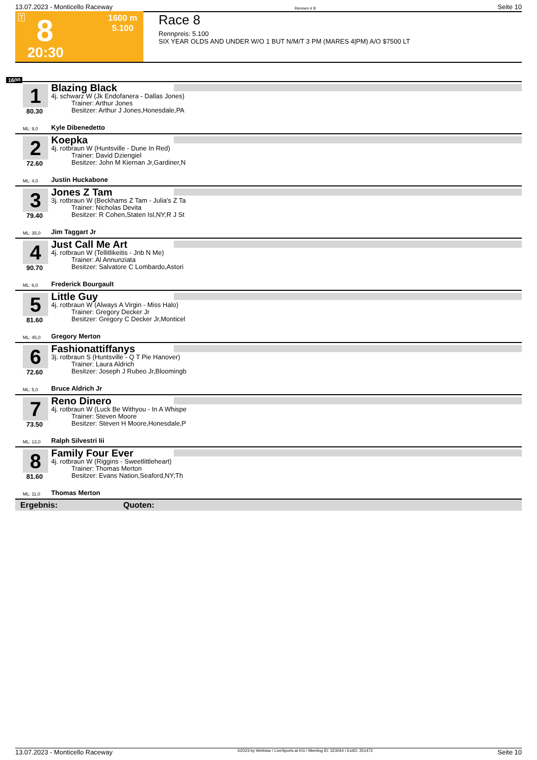13.07.2023 - Monticello Raceway Rennen # 8 Seite 10
T 8 1600 m
5.100
20:30
Race 8
Rennpreis: 5.100
SIX YEAR OLDS AND UNDER W/O 1 BUT N/M/T 3 PM (MARES 4|PM) A/O $7500 LT
1600
1
80.30
ML: 9,0
Blazing Black
4j. schwarz W (Jk Endofanera - Dallas Jones)
Trainer: Arthur Jones
Besitzer: Arthur J Jones,Honesdale,PA
Kyle Dibenedetto
2
72.60
ML: 4,0
Koepka
4j. rotbraun W (Huntsville - Dune In Red)
Trainer: David Dziengiel
Besitzer: John M Kiernan Jr,Gardiner,N
Justin Huckabone
3
79.40
ML: 35,0
Jones Z Tam
3j. rotbraun W (Beckhams Z Tam - Julia's Z Ta
Trainer: Nicholas Devita
Besitzer: R Cohen,Staten Isl,NY;R J St
Jim Taggart Jr
4
90.70
ML: 6,0
Just Call Me Art
4j. rotbraun W (Tellitlikeitis - Jnb N Me)
Trainer: Al Annunziata
Besitzer: Salvatore C Lombardo,Astori
Frederick Bourgault
5
81.60
ML: 45,0
Little Guy
4j. rotbraun W (Always A Virgin - Miss Halo)
Trainer: Gregory Decker Jr
Besitzer: Gregory C Decker Jr,Monticel
Gregory Merton
6
72.60
ML: 5,0
Fashionattiffanys
3j. rotbraun S (Huntsville - Q T Pie Hanover)
Trainer: Laura Aldrich
Besitzer: Joseph J Rubeo Jr,Bloomingb
Bruce Aldrich Jr
7
73.50
ML: 13,0
Reno Dinero
4j. rotbraun W (Luck Be Withyou - In A Whispe
Trainer: Steven Moore
Besitzer: Steven H Moore,Honesdale,P
Ralph Silvestri Iii
8
81.60
ML: 11,0
Family Four Ever
4j. rotbraun W (Riggins - Sweetlittleheart)
Trainer: Thomas Merton
Besitzer: Evans Nation,Seaford,NY;Th
Thomas Merton
Ergebnis: Quoten:
13.07.2023 - Monticello Raceway ©2023 by Wettstar / LiveSports.at KG / Meeting ID: 323044 / ExtID: 251472 Seite 10